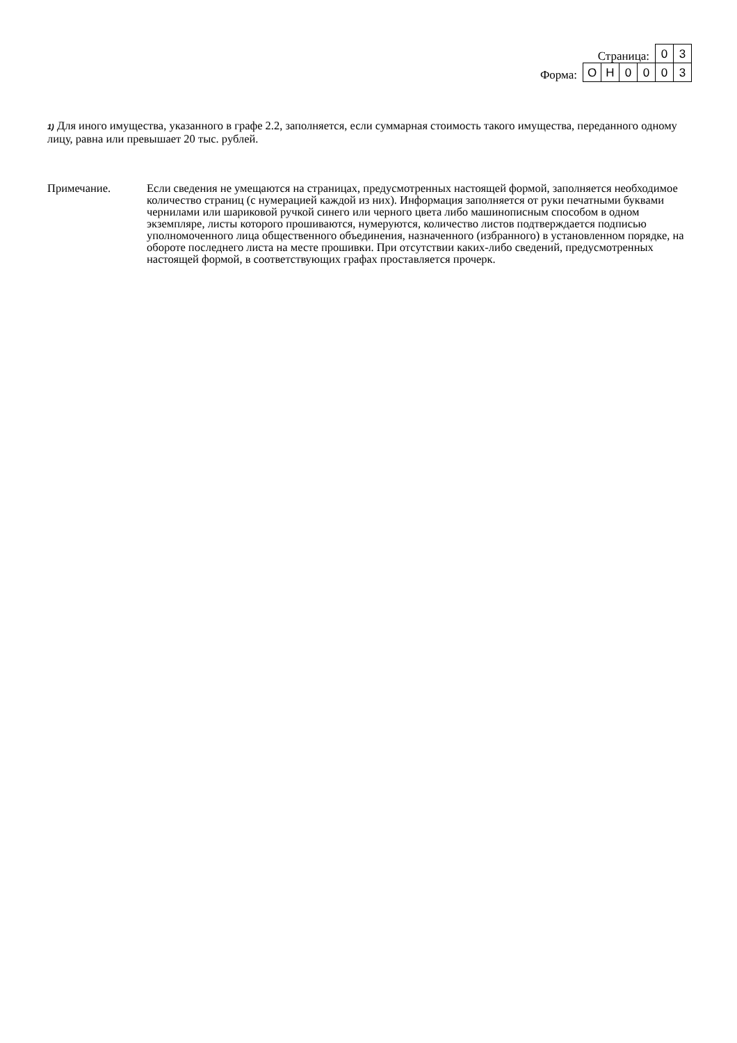Страница:
03
Форма:
ОН 0003
1) Для иного имущества, указанного в графе 2.2, заполняется, если суммарная стоимость такого имущества, переданного одному лицу, равна или превышает 20 тыс. рублей.
Примечание. Если сведения не умещаются на страницах, предусмотренных настоящей формой, заполняется необходимое количество страниц (с нумерацией каждой из них). Информация заполняется от руки печатными буквами чернилами или шариковой ручкой синего или черного цвета либо машинописным способом в одном экземпляре, листы которого прошиваются, нумеруются, количество листов подтверждается подписью уполномоченного лица общественного объединения, назначенного (избранного) в установленном порядке, на обороте последнего листа на месте прошивки. При отсутствии каких-либо сведений, предусмотренных настоящей формой, в соответствующих графах проставляется прочерк.